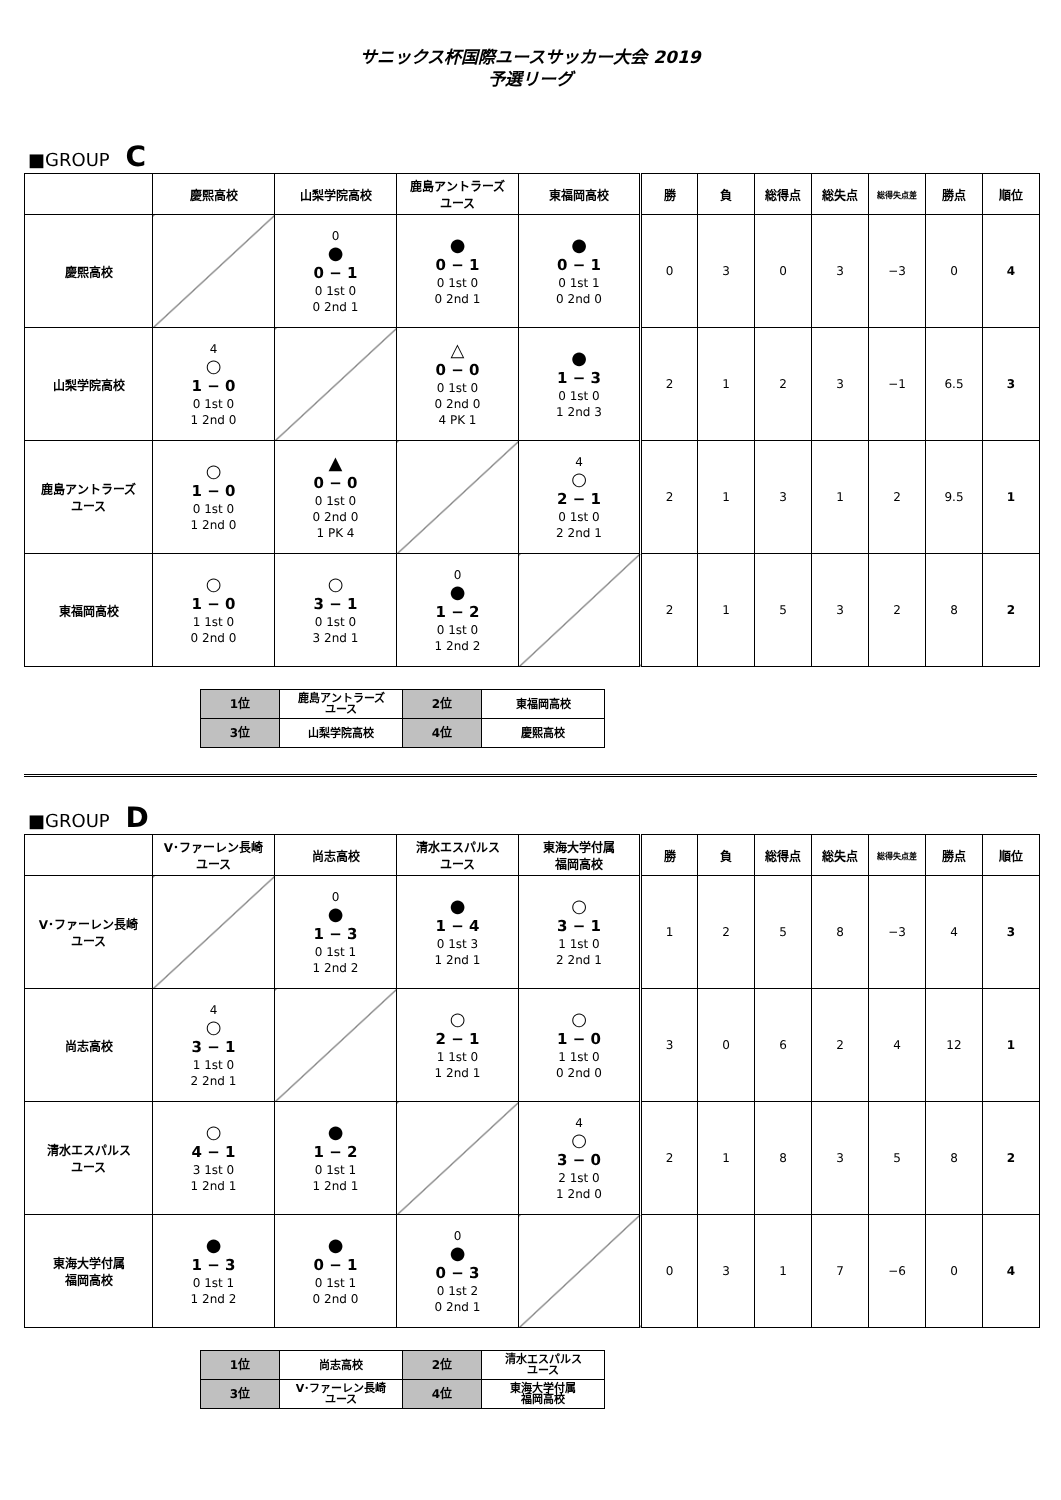サニックス杯国際ユースサッカー大会 2019
予選リーグ
■GROUP C
| | 慶熙高校 | 山梨学院高校 | 鹿島アントラーズ ユース | 東福岡高校 | 勝 | 負 | 総得点 | 総失点 | 総得失点差 | 勝点 | 順位 |
| --- | --- | --- | --- | --- | --- | --- | --- | --- | --- | --- | --- |
| 慶熙高校 | | 0 ● 0 − 1 0 1st 0 0 2nd 1 | ● 0 − 1 0 1st 0 0 2nd 1 | ● 0 − 1 0 1st 1 0 2nd 0 | 0 | 3 | 0 | 3 | −3 | 0 | 4 |
| 山梨学院高校 | 4 ○ 1 − 0 0 1st 0 1 2nd 0 | | △ 0 − 0 0 1st 0 0 2nd 0 4 PK 1 | ● 1 − 3 0 1st 0 1 2nd 3 | 2 | 1 | 2 | 3 | −1 | 6.5 | 3 |
| 鹿島アントラーズ ユース | ○ 1 − 0 0 1st 0 1 2nd 0 | ▲ 0 − 0 0 1st 0 0 2nd 0 1 PK 4 | | 4 ○ 2 − 1 0 1st 0 2 2nd 1 | 2 | 1 | 3 | 1 | 2 | 9.5 | 1 |
| 東福岡高校 | ○ 1 − 0 1 1st 0 0 2nd 0 | ○ 3 − 1 0 1st 0 3 2nd 1 | 0 ● 1 − 2 0 1st 0 1 2nd 2 | | 2 | 1 | 5 | 3 | 2 | 8 | 2 |
| 1位 | 鹿島アントラーズ ユース | 2位 | 東福岡高校 |
| 3位 | 山梨学院高校 | 4位 | 慶熙高校 |
■GROUP D
| | V･ファーレン長崎 ユース | 尚志高校 | 清水エスパルス ユース | 東海大学付属 福岡高校 | 勝 | 負 | 総得点 | 総失点 | 総得失点差 | 勝点 | 順位 |
| --- | --- | --- | --- | --- | --- | --- | --- | --- | --- | --- | --- |
| V･ファーレン長崎 ユース | | 0 ● 1 − 3 0 1st 1 1 2nd 2 | ● 1 − 4 0 1st 3 1 2nd 1 | ○ 3 − 1 1 1st 0 2 2nd 1 | 1 | 2 | 5 | 8 | −3 | 4 | 3 |
| 尚志高校 | 4 ○ 3 − 1 1 1st 0 2 2nd 1 | | ○ 2 − 1 1 1st 0 1 2nd 1 | ○ 1 − 0 1 1st 0 0 2nd 0 | 3 | 0 | 6 | 2 | 4 | 12 | 1 |
| 清水エスパルス ユース | ○ 4 − 1 3 1st 0 1 2nd 1 | ● 1 − 2 0 1st 1 1 2nd 1 | | 4 ○ 3 − 0 2 1st 0 1 2nd 0 | 2 | 1 | 8 | 3 | 5 | 8 | 2 |
| 東海大学付属 福岡高校 | ● 1 − 3 0 1st 1 1 2nd 2 | ● 0 − 1 0 1st 1 0 2nd 0 | 0 ● 0 − 3 0 1st 2 0 2nd 1 | | 0 | 3 | 1 | 7 | −6 | 0 | 4 |
| 1位 | 尚志高校 | 2位 | 清水エスパルス ユース |
| 3位 | V･ファーレン長崎 ユース | 4位 | 東海大学付属 福岡高校 |